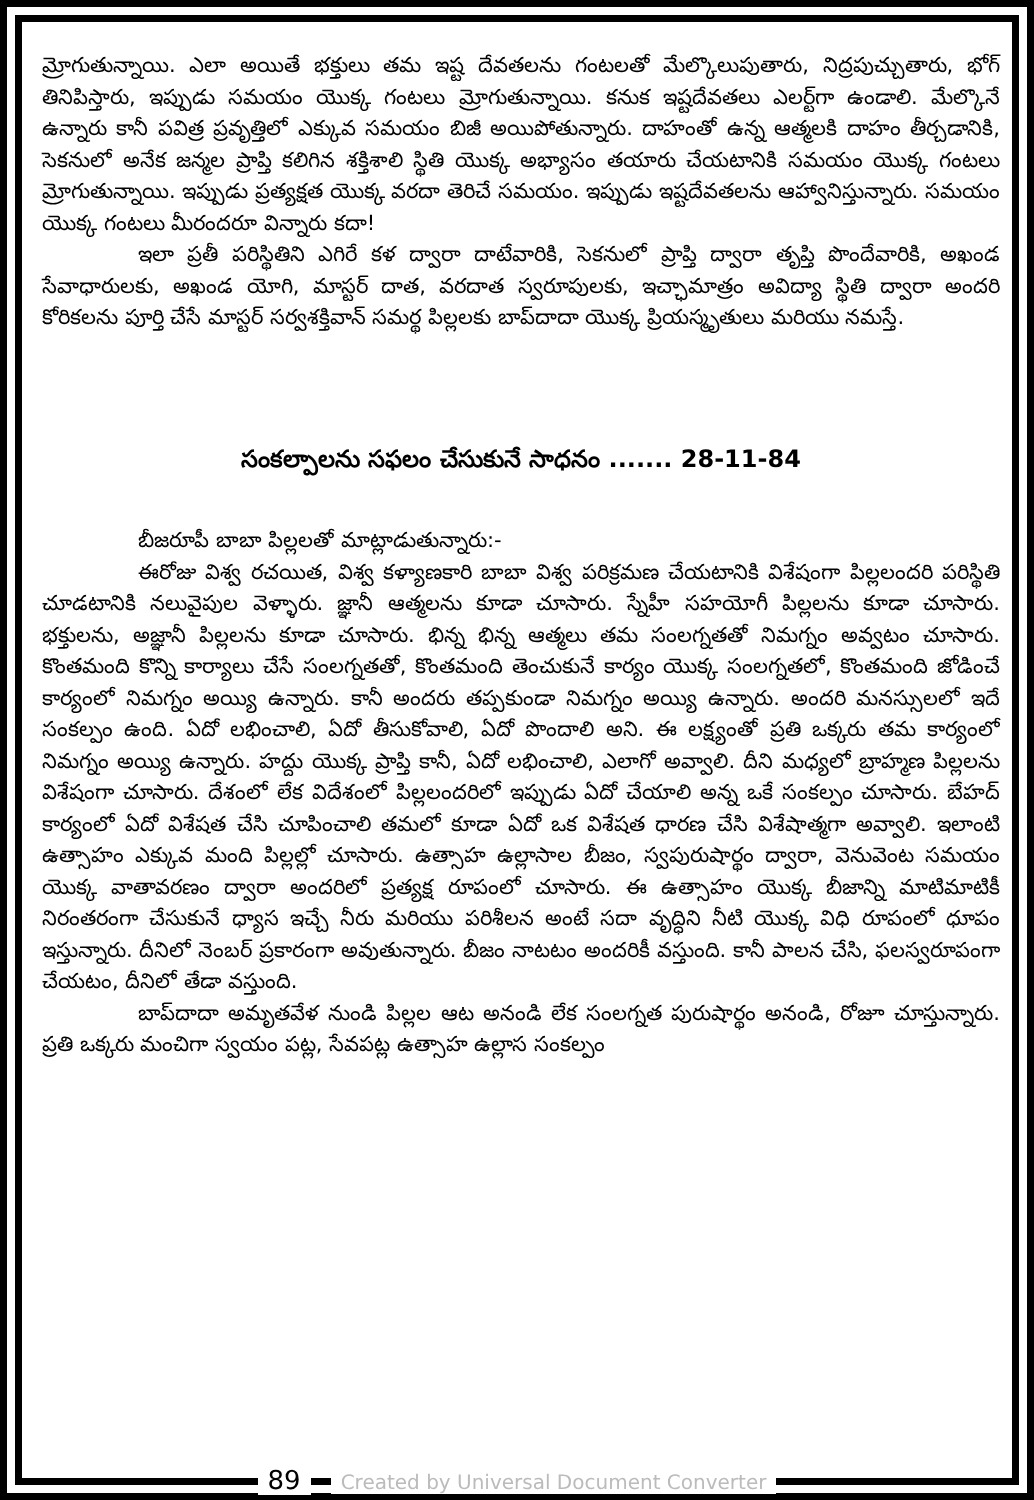మ్రోగుతున్నాయి. ఎలా అయితే భక్తులు తమ ఇష్ట దేవతలను గంటలతో మేల్కొలుపుతారు, నిద్రపుచ్చుతారు, భోగ్ తినిపిస్తారు, ఇప్పుడు సమయం యొక్క గంటలు మ్రోగుతున్నాయి. కనుక ఇష్టదేవతలు ఎలర్ట్‌గా ఉండాలి. మేల్కొనే ఉన్నారు కానీ పవిత్ర ప్రవృత్తిలో ఎక్కువ సమయం బిజీ అయిపోతున్నారు. దాహంతో ఉన్న ఆత్మలకి దాహం తీర్చడానికి, సెకనులో అనేక జన్మల ప్రాప్తి కలిగిన శక్తిశాలి స్థితి యొక్క అభ్యాసం తయారు చేయటానికి సమయం యొక్క గంటలు మ్రోగుతున్నాయి. ఇప్పుడు ప్రత్యక్షత యొక్క వరదా తెరిచే సమయం. ఇప్పుడు ఇష్టదేవతలను ఆహ్వానిస్తున్నారు. సమయం యొక్క గంటలు మీరందరూ విన్నారు కదా!
ఇలా ప్రతీ పరిస్థితిని ఎగిరే కళ ద్వారా దాటేవారికి, సెకనులో ప్రాప్తి ద్వారా తృప్తి పొందేవారికి, అఖండ సేవాధారులకు, అఖండ యోగి, మాస్టర్ దాత, వరదాత స్వరూపులకు, ఇచ్ఛామాత్రం అవిద్యా స్థితి ద్వారా అందరి కోరికలను పూర్తి చేసే మాస్టర్ సర్వశక్తివాన్ సమర్థ పిల్లలకు బాప్‌దాదా యొక్క ప్రియస్మృతులు మరియు నమస్తే.
సంకల్పాలను సఫలం చేసుకునే సాధనం ....... 28-11-84
బీజరూపీ బాబా పిల్లలతో మాట్లాడుతున్నారు:-
ఈరోజు విశ్వ రచయిత, విశ్వ కళ్యాణకారి బాబా విశ్వ పరిక్రమణ చేయటానికి విశేషంగా పిల్లలందరి పరిస్థితి చూడటానికి నలువైపుల వెళ్ళారు. జ్ఞానీ ఆత్మలను కూడా చూసారు. స్నేహీ సహయోగీ పిల్లలను కూడా చూసారు. భక్తులను, అజ్ఞానీ పిల్లలను కూడా చూసారు. భిన్న భిన్న ఆత్మలు తమ సంలగ్నతతో నిమగ్నం అవ్వటం చూసారు. కొంతమంది కొన్ని కార్యాలు చేసే సంలగ్నతతో, కొంతమంది తెంచుకునే కార్యం యొక్క సంలగ్నతలో, కొంతమంది జోడించే కార్యంలో నిమగ్నం అయ్యి ఉన్నారు. కానీ అందరు తప్పకుండా నిమగ్నం అయ్యి ఉన్నారు. అందరి మనస్సులలో ఇదే సంకల్పం ఉంది. ఏదో లభించాలి, ఏదో తీసుకోవాలి, ఏదో పొందాలి అని. ఈ లక్ష్యంతో ప్రతి ఒక్కరు తమ కార్యంలో నిమగ్నం అయ్యి ఉన్నారు. హద్దు యొక్క ప్రాప్తి కానీ, ఏదో లభించాలి, ఎలాగో అవ్వాలి. దీని మధ్యలో బ్రాహ్మణ పిల్లలను విశేషంగా చూసారు. దేశంలో లేక విదేశంలో పిల్లలందరిలో ఇప్పుడు ఏదో చేయాలి అన్న ఒకే సంకల్పం చూసారు. బేహద్ కార్యంలో ఏదో విశేషత చేసి చూపించాలి తమలో కూడా ఏదో ఒక విశేషత ధారణ చేసి విశేషాత్మగా అవ్వాలి. ఇలాంటి ఉత్సాహం ఎక్కువ మంది పిల్లల్లో చూసారు. ఉత్సాహ ఉల్లాసాల బీజం, స్వపురుషార్థం ద్వారా, వెనువెంట సమయం యొక్క వాతావరణం ద్వారా అందరిలో ప్రత్యక్ష రూపంలో చూసారు. ఈ ఉత్సాహం యొక్క బీజాన్ని మాటిమాటికీ నిరంతరంగా చేసుకునే ధ్యాస ఇచ్చే నీరు మరియు పరిశీలన అంటే సదా వృద్ధిని నీటి యొక్క విధి రూపంలో ధూపం ఇస్తున్నారు. దీనిలో నెంబర్ ప్రకారంగా అవుతున్నారు. బీజం నాటటం అందరికీ వస్తుంది. కానీ పాలన చేసి, ఫలస్వరూపంగా చేయటం, దీనిలో తేడా వస్తుంది.
బాప్‌దాదా అమృతవేళ నుండి పిల్లల ఆట అనండి లేక సంలగ్నత పురుషార్థం అనండి, రోజూ చూస్తున్నారు. ప్రతి ఒక్కరు మంచిగా స్వయం పట్ల, సేవపట్ల ఉత్సాహ ఉల్లాస సంకల్పం
89 Created by Universal Document Converter